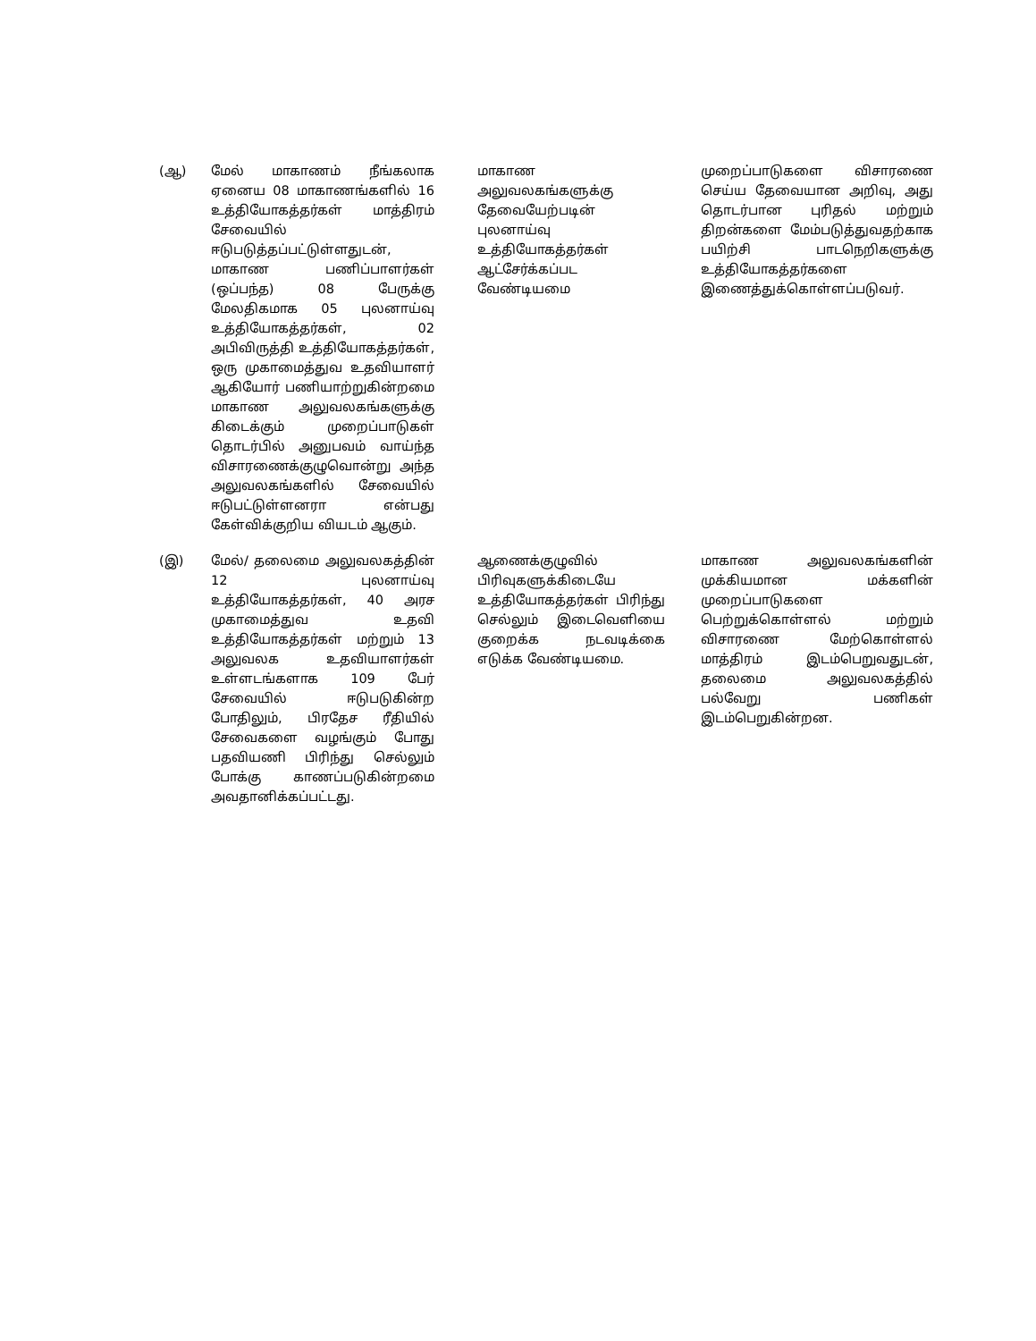| (ஆ) | மேல் மாகாணம் நீங்கலாக ஏனைய 08 மாகாணங்களில் 16 உத்தியோகத்தர்கள் மாத்திரம் சேவையில் ஈடுபடுத்தப்பட்டுள்ளதுடன், மாகாண பணிப்பாளர்கள் (ஒப்பந்த) 08 பேருக்கு மேலதிகமாக 05 புலனாய்வு உத்தியோகத்தர்கள், 02 அபிவிருத்தி உத்தியோகத்தர்கள், ஒரு முகாமைத்துவ உதவியாளர் ஆகியோர் பணியாற்றுகின்றமை மாகாண அலுவலகங்களுக்கு கிடைக்கும் முறைப்பாடுகள் தொடர்பில் அனுபவம் வாய்ந்த விசாரணைக்குழுவொன்று அந்த அலுவலகங்களில் சேவையில் ஈடுபட்டுள்ளனரா என்பது கேள்விக்குறிய வியடம் ஆகும். | மாகாண அலுவலகங்களுக்கு தேவையேற்படின் புலனாய்வு உத்தியோகத்தர்கள் ஆட்சேர்க்கப்பட வேண்டியமை | முறைப்பாடுகளை விசாரணை செய்ய தேவையான அறிவு, அது தொடர்பான புரிதல் மற்றும் திறன்களை மேம்படுத்துவதற்காக பயிற்சி பாடநெறிகளுக்கு உத்தியோகத்தர்களை இணைத்துக்கொள்ளப்படுவர். |
| (இ) | மேல்/ தலைமை அலுவலகத்தின் 12 புலனாய்வு உத்தியோகத்தர்கள், 40 அரச முகாமைத்துவ உதவி உத்தியோகத்தர்கள் மற்றும் 13 அலுவலக உதவியாளர்கள் உள்ளடங்களாக 109 பேர் சேவையில் ஈடுபடுகின்ற போதிலும், பிரதேச ரீதியில் சேவைகளை வழங்கும் போது பதவியணி பிரிந்து செல்லும் போக்கு காணப்படுகின்றமை அவதானிக்கப்பட்டது. | ஆணைக்குழுவில் பிரிவுகளுக்கிடையே உத்தியோகத்தர்கள் பிரிந்து செல்லும் இடைவெளியை குறைக்க நடவடிக்கை எடுக்க வேண்டியமை. | மாகாண அலுவலகங்களின் முக்கியமான மக்களின் முறைப்பாடுகளை பெற்றுக்கொள்ளல் மற்றும் விசாரணை மேற்கொள்ளல் மாத்திரம் இடம்பெறுவதுடன், தலைமை அலுவலகத்தில் பல்வேறு பணிகள் இடம்பெறுகின்றன. |